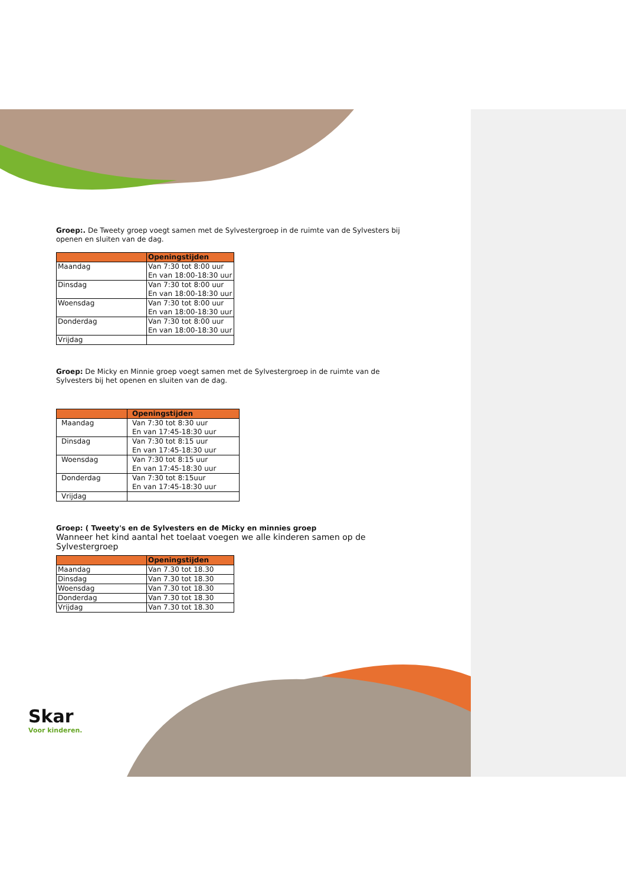Groep:. De Tweety groep voegt samen met de Sylvestergroep in de ruimte van de Sylvesters bij openen en sluiten van de dag.
| | Openingstijden |
| --- | --- |
| Maandag | Van 7:30 tot 8:00 uur En van 18:00-18:30 uur |
| Dinsdag | Van 7:30 tot 8:00 uur En van 18:00-18:30 uur |
| Woensdag | Van 7:30 tot 8:00 uur En van 18:00-18:30 uur |
| Donderdag | Van 7:30 tot 8:00 uur En van 18:00-18:30 uur |
| Vrijdag | |
Groep: De Micky en Minnie groep voegt samen met de Sylvestergroep in de ruimte van de Sylvesters bij het openen en sluiten van de dag.
| | Openingstijden |
| --- | --- |
| Maandag | Van 7:30 tot 8:30 uur En van 17:45-18:30 uur |
| Dinsdag | Van 7:30 tot 8:15 uur En van 17:45-18:30 uur |
| Woensdag | Van 7:30 tot 8:15 uur En van 17:45-18:30 uur |
| Donderdag | Van 7:30 tot 8:15uur En van 17:45-18:30 uur |
| Vrijdag | |
Groep: ( Tweety's en de Sylvesters en de Micky en minnies groep
Wanneer het kind aantal het toelaat voegen we alle kinderen samen op de Sylvestergroep
| | Openingstijden |
| --- | --- |
| Maandag | Van 7.30 tot 18.30 |
| Dinsdag | Van 7.30 tot 18.30 |
| Woensdag | Van 7.30 tot 18.30 |
| Donderdag | Van 7.30 tot 18.30 |
| Vrijdag | Van 7.30 tot 18.30 |
Skar
Voor kinderen.